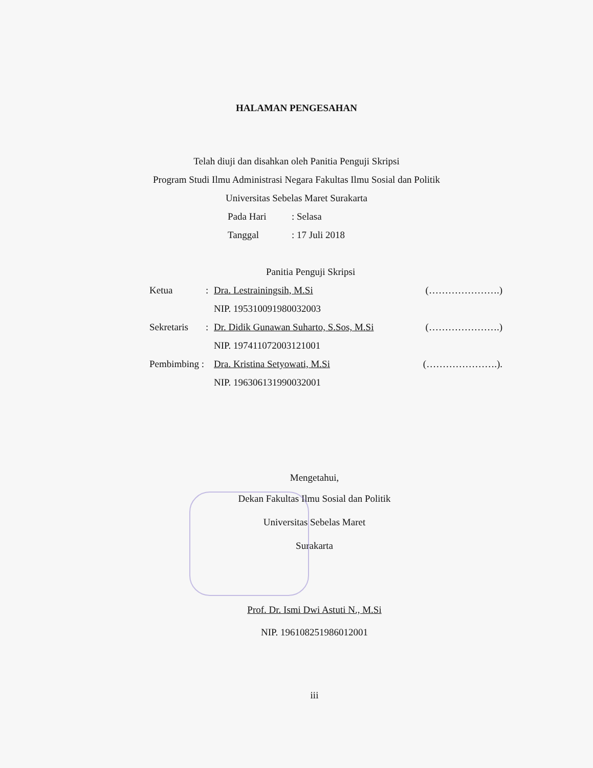HALAMAN PENGESAHAN
Telah diuji dan disahkan oleh Panitia Penguji Skripsi
Program Studi Ilmu Administrasi Negara Fakultas Ilmu Sosial dan Politik
Universitas Sebelas Maret Surakarta
Pada Hari: Selasa
Tanggal: 17 Juli 2018
Panitia Penguji Skripsi
Ketua: Dra. Lestrainingsih, M.Si (………………….)
NIP. 195310091980032003
Sekretaris: Dr. Didik Gunawan Suharto, S.Sos, M.Si (………………….)
NIP. 197411072003121001
Pembimbing : Dra. Kristina Setyowati, M.Si (………………….).
NIP. 196306131990032001
Mengetahui,
Dekan Fakultas Ilmu Sosial dan Politik
Universitas Sebelas Maret
Surakarta
Prof. Dr. Ismi Dwi Astuti N., M.Si
NIP. 196108251986012001
iii